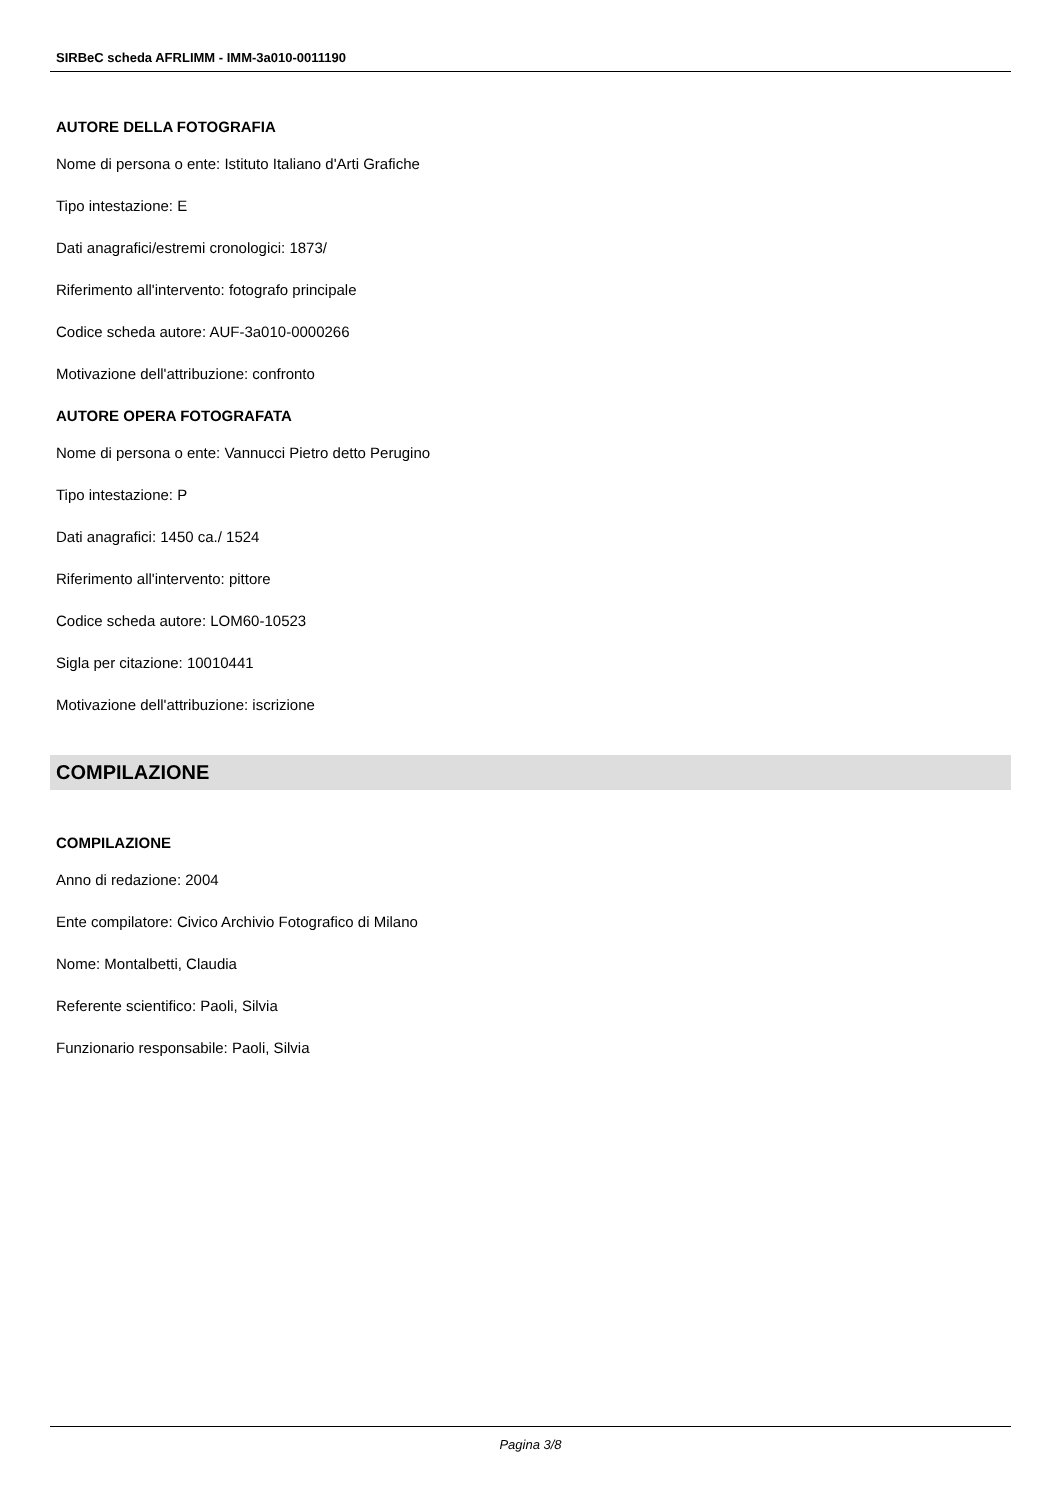SIRBeC scheda AFRLIMM - IMM-3a010-0011190
AUTORE DELLA FOTOGRAFIA
Nome di persona o ente: Istituto Italiano d'Arti Grafiche
Tipo intestazione: E
Dati anagrafici/estremi cronologici: 1873/
Riferimento all'intervento: fotografo principale
Codice scheda autore: AUF-3a010-0000266
Motivazione dell'attribuzione: confronto
AUTORE OPERA FOTOGRAFATA
Nome di persona o ente: Vannucci Pietro detto Perugino
Tipo intestazione: P
Dati anagrafici: 1450 ca./ 1524
Riferimento all'intervento: pittore
Codice scheda autore: LOM60-10523
Sigla per citazione: 10010441
Motivazione dell'attribuzione: iscrizione
COMPILAZIONE
COMPILAZIONE
Anno di redazione: 2004
Ente compilatore: Civico Archivio Fotografico di Milano
Nome: Montalbetti, Claudia
Referente scientifico: Paoli, Silvia
Funzionario responsabile: Paoli, Silvia
Pagina 3/8